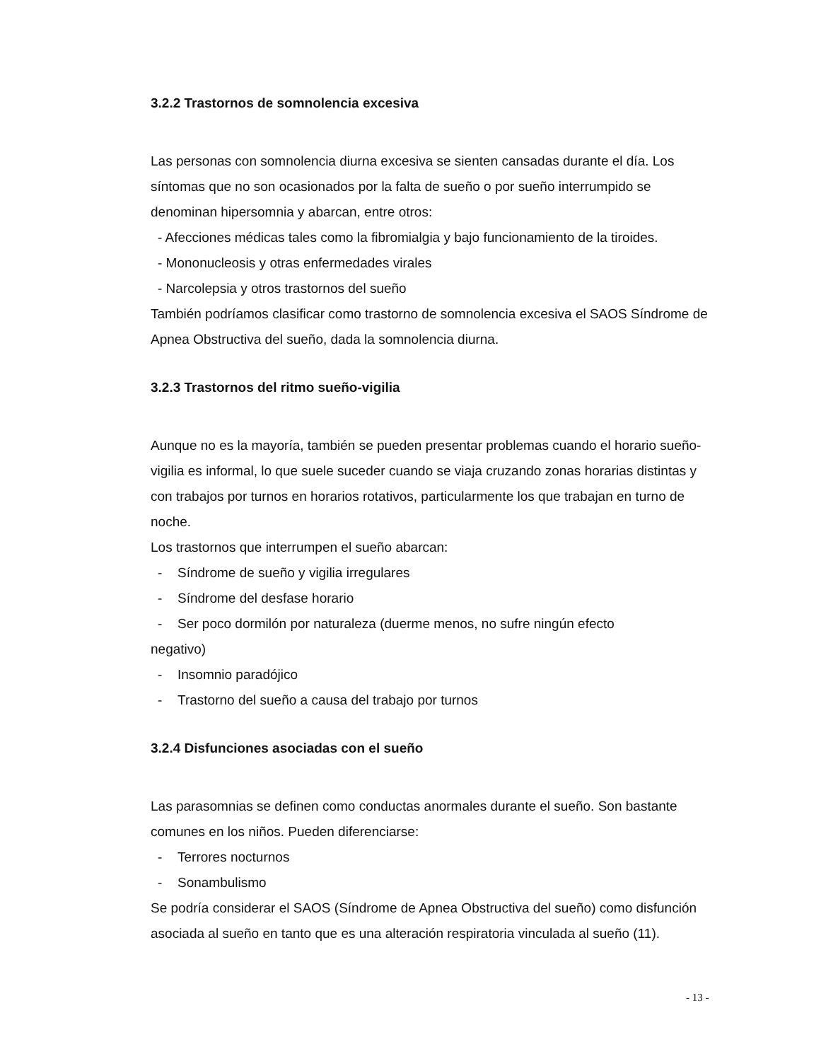3.2.2 Trastornos de somnolencia excesiva
Las personas con somnolencia diurna excesiva se sienten cansadas durante el día. Los síntomas que no son ocasionados por la falta de sueño o por sueño interrumpido se denominan hipersomnia y abarcan, entre otros:
- Afecciones médicas tales como la fibromialgia y bajo funcionamiento de la tiroides.
- Mononucleosis y otras enfermedades virales
- Narcolepsia y otros trastornos del sueño
También podríamos clasificar como trastorno de somnolencia excesiva el SAOS Síndrome de Apnea Obstructiva del sueño, dada la somnolencia diurna.
3.2.3 Trastornos del ritmo sueño-vigilia
Aunque no es la mayoría, también se pueden presentar problemas cuando el horario sueño-vigilia es informal, lo que suele suceder cuando se viaja cruzando zonas horarias distintas y con trabajos por turnos en horarios rotativos, particularmente los que trabajan en turno de noche.
Los trastornos que interrumpen el sueño abarcan:
- Síndrome de sueño y vigilia irregulares
- Síndrome del desfase horario
- Ser poco dormilón por naturaleza (duerme menos, no sufre ningún efecto
negativo)
- Insomnio paradójico
- Trastorno del sueño a causa del trabajo por turnos
3.2.4 Disfunciones asociadas con el sueño
Las parasomnias se definen como conductas anormales durante el sueño. Son bastante comunes en los niños. Pueden diferenciarse:
- Terrores nocturnos
- Sonambulismo
Se podría considerar el SAOS (Síndrome de Apnea Obstructiva del sueño) como disfunción asociada al sueño en tanto que es una alteración respiratoria vinculada al sueño (11).
- 13 -